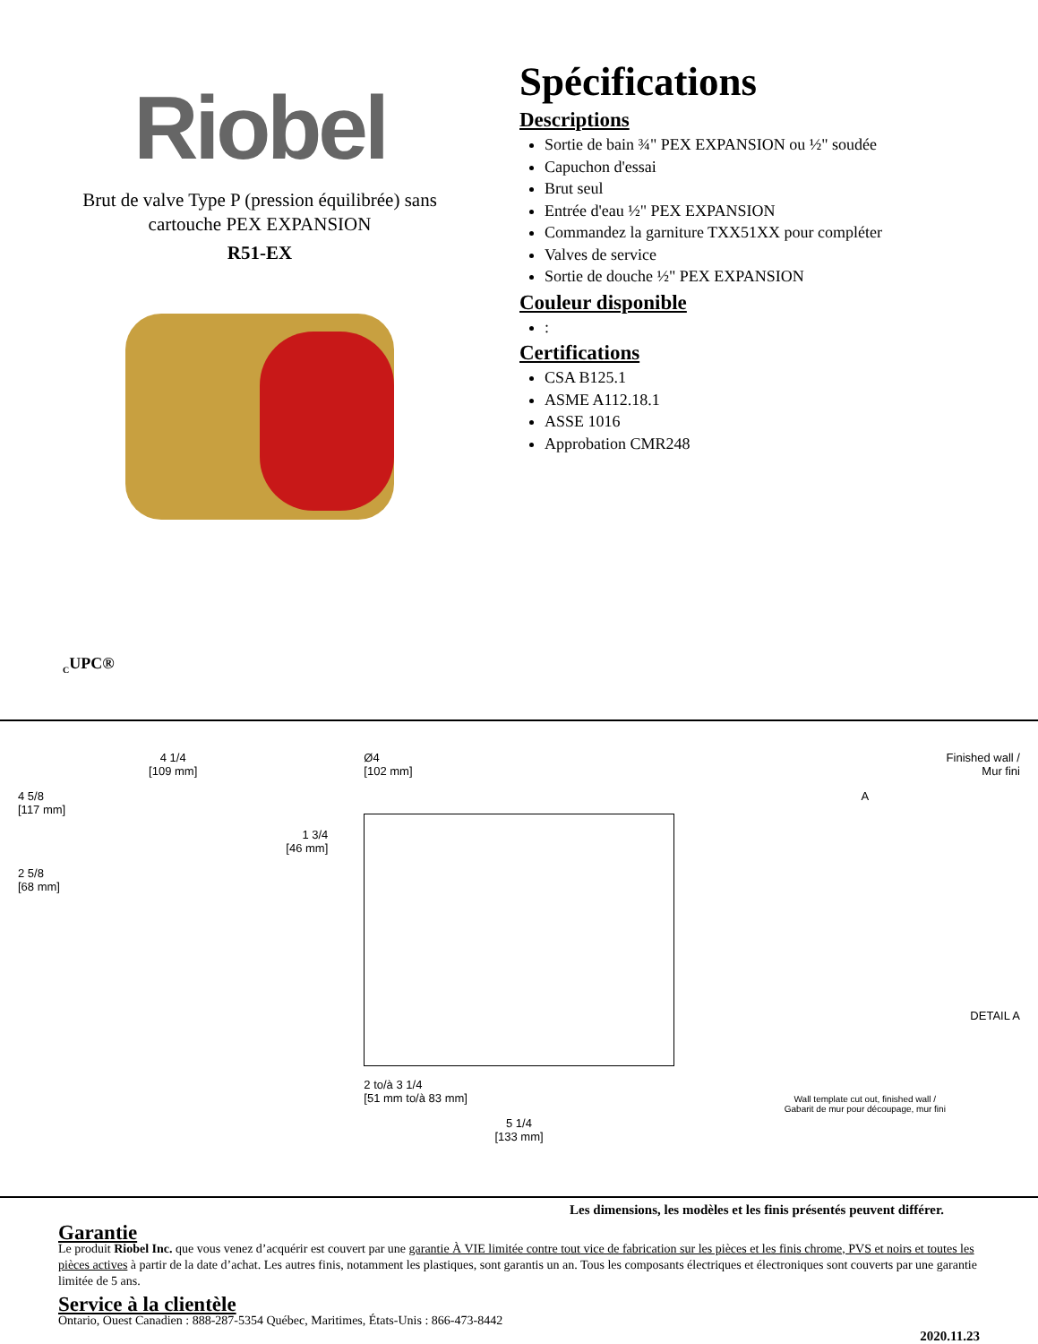Riobel
Brut de valve Type P (pression équilibrée) sans
cartouche PEX EXPANSION
R51-EX
<sub>C</sub>UPC®
Spécifications
Descriptions
Sortie de bain ¾" PEX EXPANSION ou ½" soudée
Capuchon d'essai
Brut seul
Entrée d'eau ½" PEX EXPANSION
Commandez la garniture TXX51XX pour compléter
Valves de service
Sortie de douche ½" PEX EXPANSION
Couleur disponible
:
Certifications
CSA B125.1
ASME A112.18.1
ASSE 1016
Approbation CMR248
4 1/4
[109 mm]
4 5/8
[117 mm]
1 3/4
[46 mm]
2 5/8
[68 mm]
Ø4
[102 mm]
2 to/à 3 1/4
[51 mm to/à 83 mm]
5 1/4
[133 mm]
Finished wall /
Mur fini
A
DETAIL A
Wall template cut out, finished wall /
Gabarit de mur pour découpage, mur fini
Les dimensions, les modèles et les finis présentés peuvent différer.
Garantie
Le produit Riobel Inc. que vous venez d’acquérir est couvert par une garantie À VIE limitée contre tout vice de fabrication sur les pièces et les finis chrome, PVS et noirs et toutes les pièces actives à partir de la date d’achat. Les autres finis, notamment les plastiques, sont garantis un an. Tous les composants électriques et électroniques sont couverts par une garantie limitée de 5 ans.
Service à la clientèle
Ontario, Ouest Canadien : 888-287-5354 Québec, Maritimes, États-Unis : 866-473-8442
2020.11.23